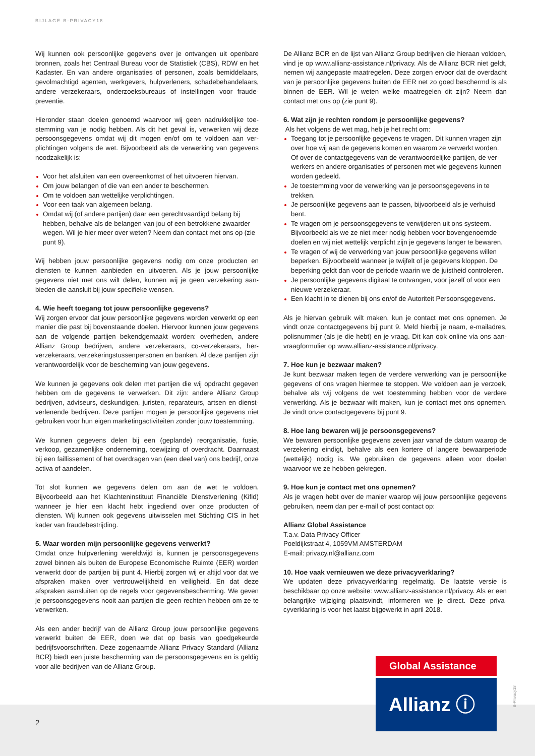BIJLAGE B-PRIVACY18
Wij kunnen ook persoonlijke gegevens over je ontvangen uit openbare bronnen, zoals het Centraal Bureau voor de Statistiek (CBS), RDW en het Kadaster. En van andere organisaties of personen, zoals bemiddelaars, gevolmachtigd agenten, werkgevers, hulpverleners, schadebehandelaars, andere verzekeraars, onderzoeksbureaus of instellingen voor fraude­preventie.
Hieronder staan doelen genoemd waarvoor wij geen nadrukkelijke toe­stemming van je nodig hebben. Als dit het geval is, verwerken wij deze persoonsgegevens omdat wij dit mogen en/of om te voldoen aan ver­plichtingen volgens de wet. Bijvoorbeeld als de verwerking van gegevens noodzakelijk is:
Voor het afsluiten van een overeenkomst of het uitvoeren hiervan.
Om jouw belangen of die van een ander te beschermen.
Om te voldoen aan wettelijke verplichtingen.
Voor een taak van algemeen belang.
Omdat wij (of andere partijen) daar een gerechtvaardigd belang bij hebben, behalve als de belangen van jou of een betrokkene zwaarder wegen. Wil je hier meer over weten? Neem dan contact met ons op (zie punt 9).
Wij hebben jouw persoonlijke gegevens nodig om onze producten en diensten te kunnen aanbieden en uitvoeren. Als je jouw persoonlijke gegevens niet met ons wilt delen, kunnen wij je geen verzekering aan­bieden die aansluit bij jouw specifieke wensen.
4. Wie heeft toegang tot jouw persoonlijke gegevens?
Wij zorgen ervoor dat jouw persoonlijke gegevens worden verwerkt op een manier die past bij bovenstaande doelen. Hiervoor kunnen jouw gegevens aan de volgende partijen bekendgemaakt worden: overheden, andere Allianz Group bedrijven, andere verzekeraars, co-verzekeraars, her­verzekeraars, verzekeringstussenpersonen en banken. Al deze partijen zijn verantwoordelijk voor de bescherming van jouw gegevens.
We kunnen je gegevens ook delen met partijen die wij opdracht gegeven hebben om de gegevens te verwerken. Dit zijn: andere Allianz Group bedrijven, adviseurs, deskundigen, juristen, reparateurs, artsen en dienst­verlenende bedrijven. Deze partijen mogen je persoonlijke gegevens niet gebruiken voor hun eigen marketingactiviteiten zonder jouw toestemming.
We kunnen gegevens delen bij een (geplande) reorganisatie, fusie, verkoop, gezamenlijke onderneming, toewijzing of overdracht. Daarnaast bij een faillissement of het overdragen van (een deel van) ons bedrijf, onze activa of aandelen.
Tot slot kunnen we gegevens delen om aan de wet te voldoen. Bijvoorbeeld aan het Klachteninstituut Financiële Dienstverlening (Kifid) wanneer je hier een klacht hebt ingediend over onze producten of diensten. Wij kunnen ook gegevens uitwisselen met Stichting CIS in het kader van fraudebestrijding.
5. Waar worden mijn persoonlijke gegevens verwerkt?
Omdat onze hulpverlening wereldwijd is, kunnen je persoonsgegevens zowel binnen als buiten de Europese Economische Ruimte (EER) worden verwerkt door de partijen bij punt 4. Hierbij zorgen wij er altijd voor dat we afspraken maken over vertrouwelijkheid en veiligheid. En dat deze afspraken aansluiten op de regels voor gegevensbescherming. We geven je persoonsgegevens nooit aan partijen die geen rechten hebben om ze te verwerken.
Als een ander bedrijf van de Allianz Group jouw persoonlijke gegevens verwerkt buiten de EER, doen we dat op basis van goedgekeurde bedrijfsvoorschriften. Deze zogenaamde Allianz Privacy Standard (Allianz BCR) biedt een juiste bescherming van de persoonsgegevens en is geldig voor alle bedrijven van de Allianz Group.
De Allianz BCR en de lijst van Allianz Group bedrijven die hieraan voldoen, vind je op www.allianz-assistance.nl/privacy. Als de Allianz BCR niet geldt, nemen wij aangepaste maatregelen. Deze zorgen ervoor dat de overdacht van je persoonlijke gegevens buiten de EER net zo goed beschermd is als binnen de EER. Wil je weten welke maatregelen dit zijn? Neem dan contact met ons op (zie punt 9).
6. Wat zijn je rechten rondom je persoonlijke gegevens?
Als het volgens de wet mag, heb je het recht om:
Toegang tot je persoonlijke gegevens te vragen. Dit kunnen vragen zijn over hoe wij aan de gegevens komen en waarom ze verwerkt worden. Of over de contactgegevens van de verantwoordelijke partijen, de ver­werkers en andere organisaties of personen met wie gegevens kunnen worden gedeeld.
Je toestemming voor de verwerking van je persoonsgegevens in te trekken.
Je persoonlijke gegevens aan te passen, bijvoorbeeld als je verhuisd bent.
Te vragen om je persoonsgegevens te verwijderen uit ons systeem. Bijvoorbeeld als we ze niet meer nodig hebben voor bovengenoem­de doelen en wij niet wettelijk verplicht zijn je gegevens langer te bewaren.
Te vragen of wij de verwerking van jouw persoonlijke gegevens willen beperken. Bijvoorbeeld wanneer je twijfelt of je gegevens kloppen. De beperking geldt dan voor de periode waarin we de juistheid contro­leren.
Je persoonlijke gegevens digitaal te ontvangen, voor jezelf of voor een nieuwe verzekeraar.
Een klacht in te dienen bij ons en/of de Autoriteit Persoonsgegevens.
Als je hiervan gebruik wilt maken, kun je contact met ons opnemen. Je vindt onze contactgegevens bij punt 9. Meld hierbij je naam, e-mailadres, polisnummer (als je die hebt) en je vraag. Dit kan ook online via ons aan­vraagformulier op www.allianz-assistance.nl/privacy.
7. Hoe kun je bezwaar maken?
Je kunt bezwaar maken tegen de verdere verwerking van je persoonlijke gegevens of ons vragen hiermee te stoppen. We voldoen aan je verzoek, behalve als wij volgens de wet toestemming hebben voor de verdere verwerking. Als je bezwaar wilt maken, kun je contact met ons opnemen. Je vindt onze contactgegevens bij punt 9.
8. Hoe lang bewaren wij je persoonsgegevens?
We bewaren persoonlijke gegevens zeven jaar vanaf de datum waarop de verzekering eindigt, behalve als een kortere of langere bewaarperiode (wettelijk) nodig is. We gebruiken de gegevens alleen voor doelen waarvoor we ze hebben gekregen.
9. Hoe kun je contact met ons opnemen?
Als je vragen hebt over de manier waarop wij jouw persoonlijke gegevens gebruiken, neem dan per e-mail of post contact op:
Allianz Global Assistance
T.a.v. Data Privacy Officer
Poeldijkstraat 4, 1059VM AMSTERDAM
E-mail: privacy.nl@allianz.com
10. Hoe vaak vernieuwen we deze privacyverklaring?
We updaten deze privacyverklaring regelmatig. De laatste versie is beschikbaar op onze website: www.allianz-assistance.nl/privacy. Als er een belangrijke wijziging plaatsvindt, informeren we je direct. Deze priva­cyverklaring is voor het laatst bijgewerkt in april 2018.
2
Global Assistance
Allianz ⓘ
B-Privacy18